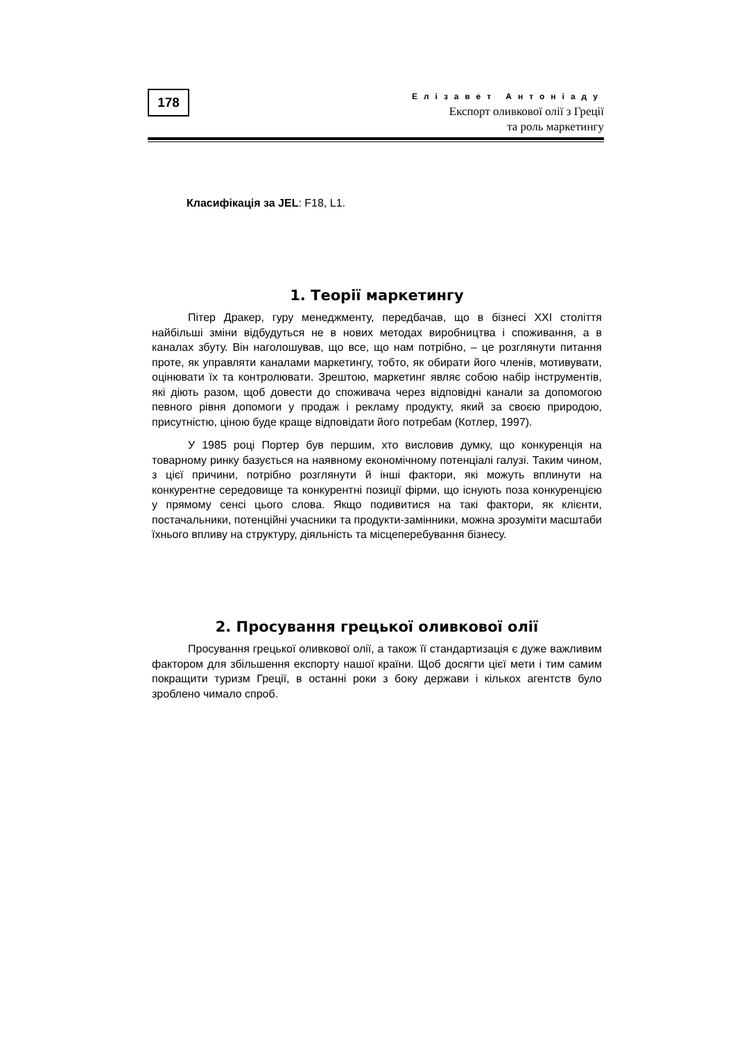178
Елізавет Антоніаду
Експорт оливкової олії з Греції
та роль маркетингу
Класифікація за JEL: F18, L1.
1. Теорії маркетингу
Пітер Дракер, гуру менеджменту, передбачав, що в бізнесі XXI століття найбільші зміни відбудуться не в нових методах виробництва і споживання, а в каналах збуту. Він наголошував, що все, що нам потрібно, – це розглянути питання проте, як управляти каналами маркетингу, тобто, як обирати його членів, мотивувати, оцінювати їх та контролювати. Зрештою, маркетинг являє собою набір інструментів, які діють разом, щоб довести до споживача через відповідні канали за допомогою певного рівня допомоги у продаж і рекламу продукту, який за своєю природою, присутністю, ціною буде краще відповідати його потребам (Котлер, 1997).
У 1985 році Портер був першим, хто висловив думку, що конкуренція на товарному ринку базується на наявному економічному потенціалі галузі. Таким чином, з цієї причини, потрібно розглянути й інші фактори, які можуть вплинути на конкурентне середовище та конкурентні позиції фірми, що існують поза конкуренцією у прямому сенсі цього слова. Якщо подивитися на такі фактори, як клієнти, постачальники, потенційні учасники та продукти-замінники, можна зрозуміти масштаби їхнього впливу на структуру, діяльність та місцеперебування бізнесу.
2. Просування грецької оливкової олії
Просування грецької оливкової олії, а також її стандартизація є дуже важливим фактором для збільшення експорту нашої країни. Щоб досягти цієї мети і тим самим покращити туризм Греції, в останні роки з боку держави і кількох агентств було зроблено чимало спроб.